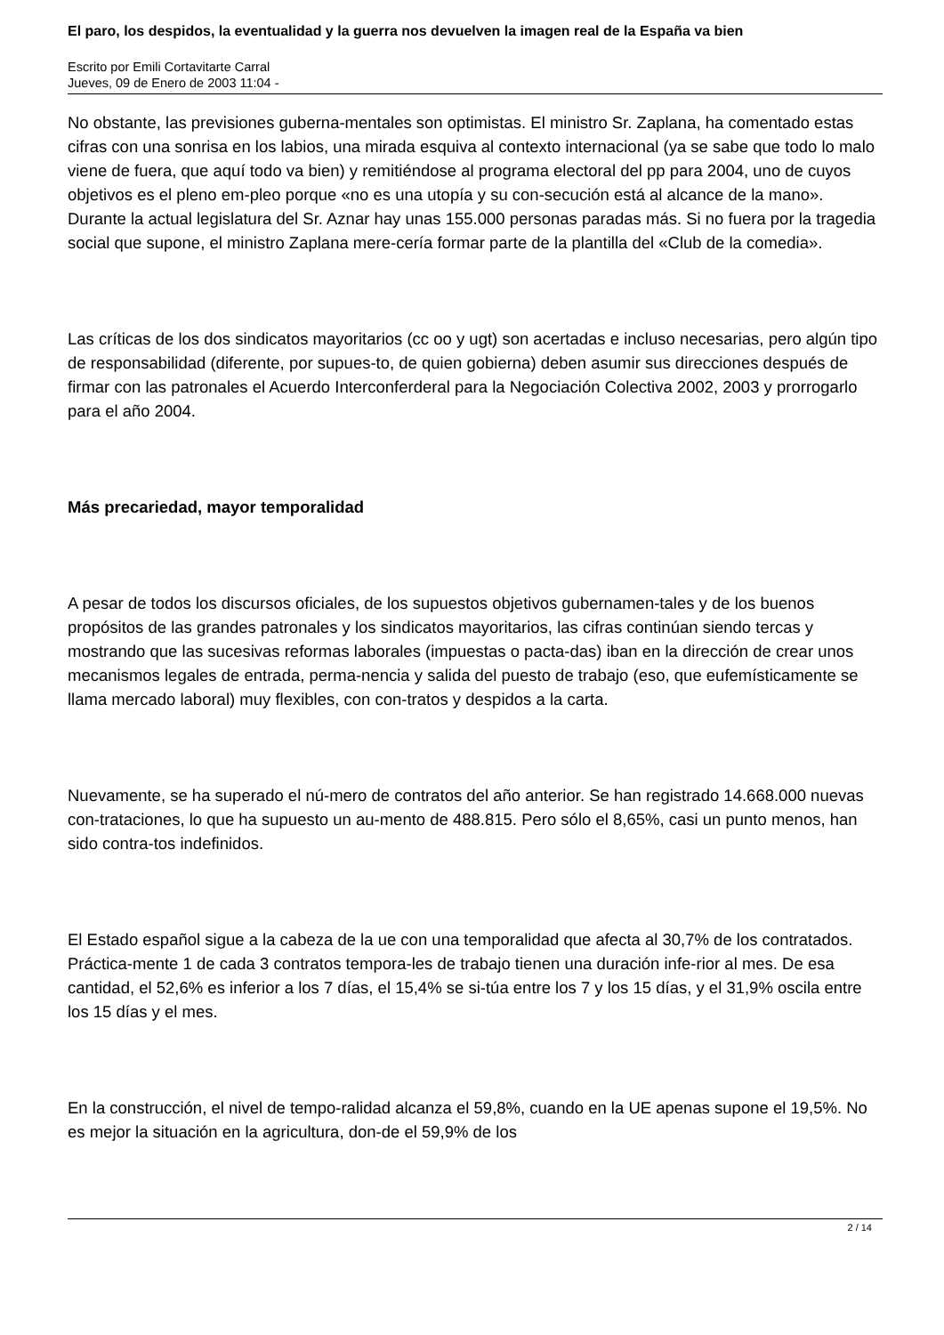El paro, los despidos, la eventualidad y la guerra nos devuelven la imagen real de la España va bien
Escrito por Emili Cortavitarte Carral
Jueves, 09 de Enero de 2003 11:04 -
No obstante, las previsiones guberna-mentales son optimistas. El ministro Sr. Zaplana, ha comentado estas cifras con una sonrisa en los labios, una mirada esquiva al contexto internacional (ya se sabe que todo lo malo viene de fuera, que aquí todo va bien) y remitiéndose al programa electoral del pp para 2004, uno de cuyos objetivos es el pleno em-pleo porque «no es una utopía y su con-secución está al alcance de la mano». Durante la actual legislatura del Sr. Aznar hay unas 155.000 personas paradas más. Si no fuera por la tragedia social que supone, el ministro Zaplana mere-cería formar parte de la plantilla del «Club de la comedia».
Las críticas de los dos sindicatos mayoritarios (cc oo y ugt) son acertadas e incluso necesarias, pero algún tipo de responsabilidad (diferente, por supues-to, de quien gobierna) deben asumir sus direcciones después de firmar con las patronales el Acuerdo Interconferderal para la Negociación Colectiva 2002, 2003 y prorrogarlo para el año 2004.
Más precariedad, mayor temporalidad
A pesar de todos los discursos oficiales, de los supuestos objetivos gubernamen-tales y de los buenos propósitos de las grandes patronales y los sindicatos mayoritarios, las cifras continúan siendo tercas y mostrando que las sucesivas reformas laborales (impuestas o pacta-das) iban en la dirección de crear unos mecanismos legales de entrada, perma-nencia y salida del puesto de trabajo (eso, que eufemísticamente se llama mercado laboral) muy flexibles, con con-tratos y despidos a la carta.
Nuevamente, se ha superado el nú-mero de contratos del año anterior. Se han registrado 14.668.000 nuevas con-trataciones, lo que ha supuesto un au-mento de 488.815. Pero sólo el 8,65%, casi un punto menos, han sido contra-tos indefinidos.
El Estado español sigue a la cabeza de la ue con una temporalidad que afecta al 30,7% de los contratados. Práctica-mente 1 de cada 3 contratos tempora-les de trabajo tienen una duración infe-rior al mes. De esa cantidad, el 52,6% es inferior a los 7 días, el 15,4% se si-túa entre los 7 y los 15 días, y el 31,9% oscila entre los 15 días y el mes.
En la construcción, el nivel de tempo-ralidad alcanza el 59,8%, cuando en la UE apenas supone el 19,5%. No es mejor la situación en la agricultura, don-de el 59,9% de los
2 / 14